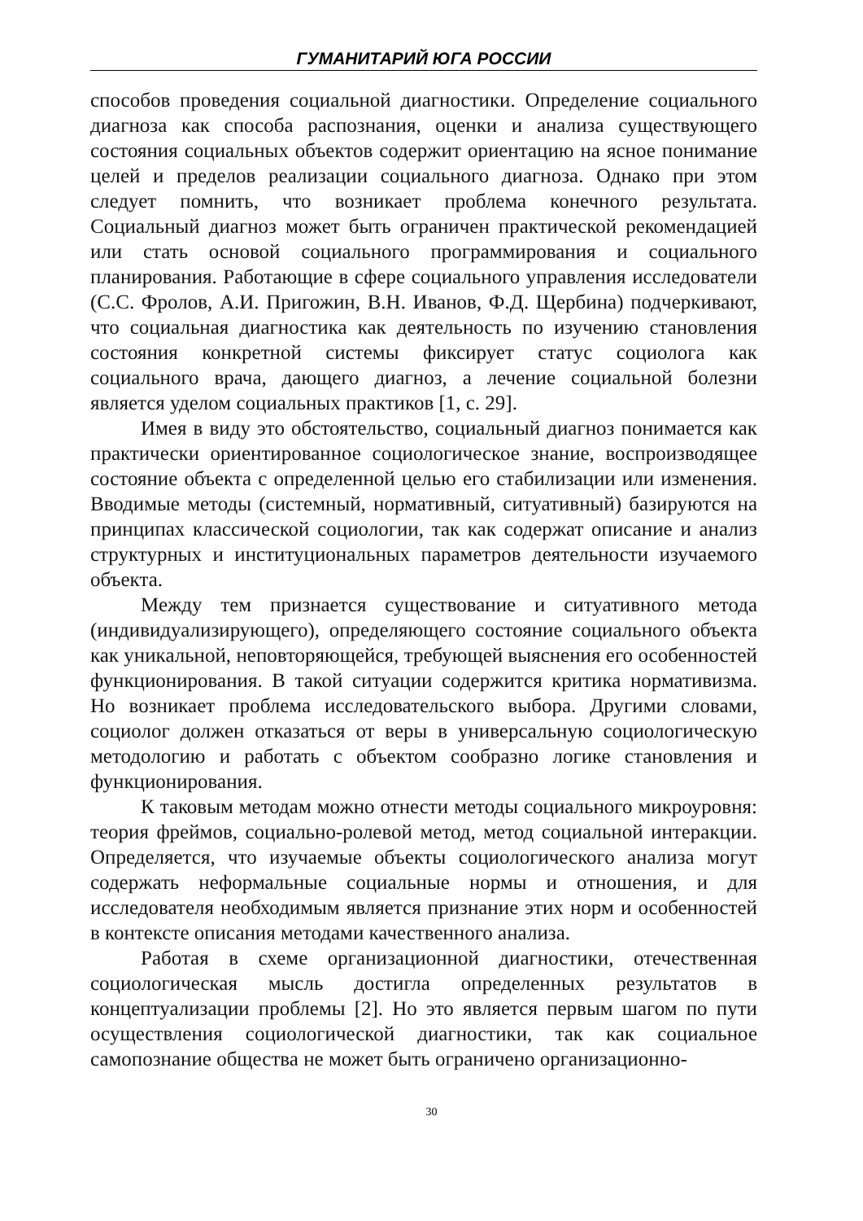ГУМАНИТАРИЙ ЮГА РОССИИ
способов проведения социальной диагностики. Определение социального диагноза как способа распознания, оценки и анализа существующего состояния социальных объектов содержит ориентацию на ясное понимание целей и пределов реализации социального диагноза. Однако при этом следует помнить, что возникает проблема конечного результата. Социальный диагноз может быть ограничен практической рекомендацией или стать основой социального программирования и социального планирования. Работающие в сфере социального управления исследователи (С.С. Фролов, А.И. Пригожин, В.Н. Иванов, Ф.Д. Щербина) подчеркивают, что социальная диагностика как деятельность по изучению становления состояния конкретной системы фиксирует статус социолога как социального врача, дающего диагноз, а лечение социальной болезни является уделом социальных практиков [1, с. 29].
Имея в виду это обстоятельство, социальный диагноз понимается как практически ориентированное социологическое знание, воспроизводящее состояние объекта с определенной целью его стабилизации или изменения. Вводимые методы (системный, нормативный, ситуативный) базируются на принципах классической социологии, так как содержат описание и анализ структурных и институциональных параметров деятельности изучаемого объекта.
Между тем признается существование и ситуативного метода (индивидуализирующего), определяющего состояние социального объекта как уникальной, неповторяющейся, требующей выяснения его особенностей функционирования. В такой ситуации содержится критика нормативизма. Но возникает проблема исследовательского выбора. Другими словами, социолог должен отказаться от веры в универсальную социологическую методологию и работать с объектом сообразно логике становления и функционирования.
К таковым методам можно отнести методы социального микроуровня: теория фреймов, социально-ролевой метод, метод социальной интеракции. Определяется, что изучаемые объекты социологического анализа могут содержать неформальные социальные нормы и отношения, и для исследователя необходимым является признание этих норм и особенностей в контексте описания методами качественного анализа.
Работая в схеме организационной диагностики, отечественная социологическая мысль достигла определенных результатов в концептуализации проблемы [2]. Но это является первым шагом по пути осуществления социологической диагностики, так как социальное самопознание общества не может быть ограничено организационно-
30